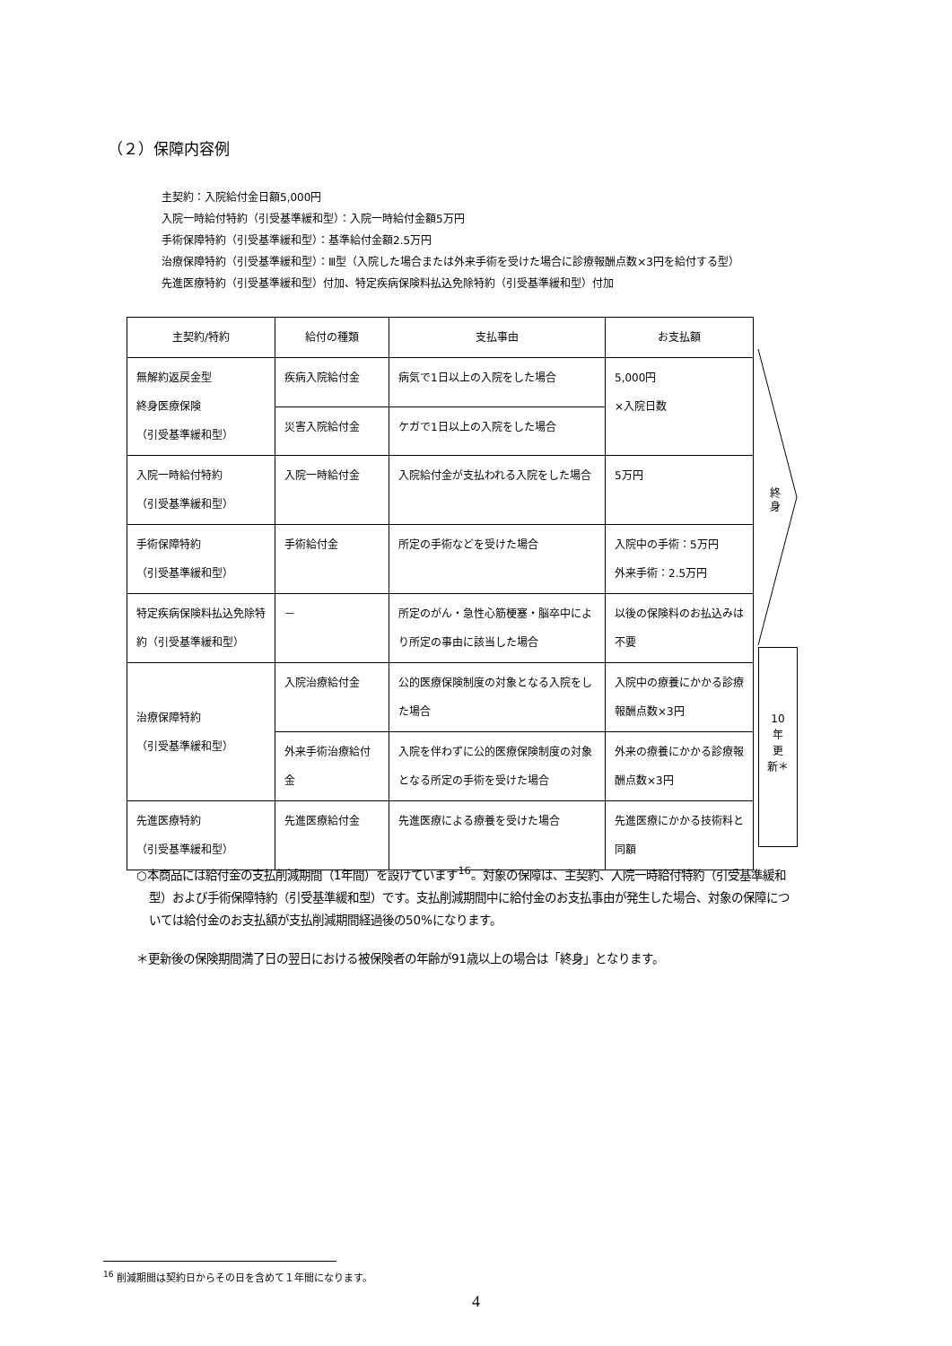（２）保障内容例
主契約：入院給付金日額5,000円
入院一時給付特約（引受基準緩和型）：入院一時給付金額5万円
手術保障特約（引受基準緩和型）：基準給付金額2.5万円
治療保障特約（引受基準緩和型）：Ⅲ型（入院した場合または外来手術を受けた場合に診療報酬点数×3円を給付する型）
先進医療特約（引受基準緩和型）付加、特定疾病保険料払込免除特約（引受基準緩和型）付加
| 主契約/特約 | 給付の種類 | 支払事由 | お支払額 |
| --- | --- | --- | --- |
| 無解約返戻金型 終身医療保険 （引受基準緩和型） | 疾病入院給付金 | 病気で1日以上の入院をした場合 | 5,000円 ×入院日数 |
| | 災害入院給付金 | ケガで1日以上の入院をした場合 | |
| 入院一時給付特約 （引受基準緩和型） | 入院一時給付金 | 入院給付金が支払われる入院をした場合 | 5万円 |
| 手術保障特約 （引受基準緩和型） | 手術給付金 | 所定の手術などを受けた場合 | 入院中の手術：5万円 外来手術：2.5万円 |
| 特定疾病保険料払込免除特約（引受基準緩和型） | － | 所定のがん・急性心筋梗塞・脳卒中により所定の事由に該当した場合 | 以後の保険料のお払込みは不要 |
| 治療保障特約 （引受基準緩和型） | 入院治療給付金 | 公的医療保険制度の対象となる入院をした場合 | 入院中の療養にかかる診療報酬点数×3円 |
| | 外来手術治療給付金 | 入院を伴わずに公的医療保険制度の対象となる所定の手術を受けた場合 | 外来の療養にかかる診療報酬点数×3円 |
| 先進医療特約 （引受基準緩和型） | 先進医療給付金 | 先進医療による療養を受けた場合 | 先進医療にかかる技術料と同額 |
終身
10
年
更
新＊
○本商品には給付金の支払削減期間（1年間）を設けています<sup>16</sup>。対象の保障は、主契約、入院一時給付特約（引受基準緩和型）および手術保障特約（引受基準緩和型）です。支払削減期間中に給付金のお支払事由が発生した場合、対象の保障については給付金のお支払額が支払削減期間経過後の50%になります。
＊更新後の保険期間満了日の翌日における被保険者の年齢が91歳以上の場合は「終身」となります。
<sup>16</sup> 削減期間は契約日からその日を含めて１年間になります。
4